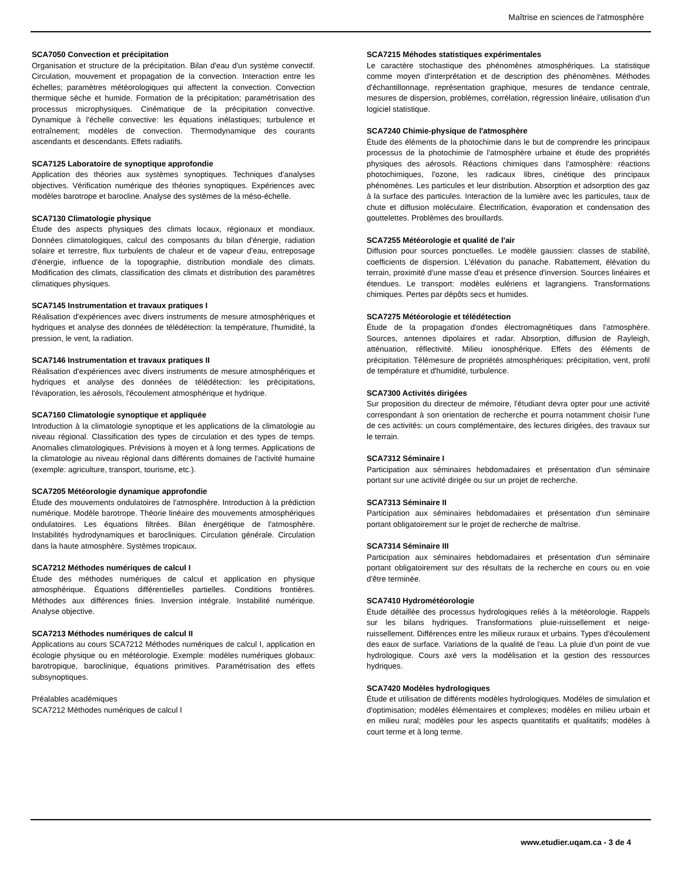Maîtrise en sciences de l'atmosphère
SCA7050 Convection et précipitation
Organisation et structure de la précipitation. Bilan d'eau d'un système convectif. Circulation, mouvement et propagation de la convection. Interaction entre les échelles; paramètres météorologiques qui affectent la convection. Convection thermique sèche et humide. Formation de la précipitation; paramétrisation des processus microphysiques. Cinématique de la précipitation convective. Dynamique à l'échelle convective: les équations inélastiques; turbulence et entraînement; modèles de convection. Thermodynamique des courants ascendants et descendants. Effets radiatifs.
SCA7125 Laboratoire de synoptique approfondie
Application des théories aux systèmes synoptiques. Techniques d'analyses objectives. Vérification numérique des théories synoptiques. Expériences avec modèles barotrope et barocline. Analyse des systèmes de la méso-échelle.
SCA7130 Climatologie physique
Étude des aspects physiques des climats locaux, régionaux et mondiaux. Données climatologiques, calcul des composants du bilan d'énergie, radiation solaire et terrestre, flux turbulents de chaleur et de vapeur d'eau, entreposage d'énergie, influence de la topographie, distribution mondiale des climats. Modification des climats, classification des climats et distribution des paramètres climatiques physiques.
SCA7145 Instrumentation et travaux pratiques I
Réalisation d'expériences avec divers instruments de mesure atmosphériques et hydriques et analyse des données de télédétection: la température, l'humidité, la pression, le vent, la radiation.
SCA7146 Instrumentation et travaux pratiques II
Réalisation d'expériences avec divers instruments de mesure atmosphériques et hydriques et analyse des données de télédétection: les précipitations, l'évaporation, les aérosols, l'écoulement atmosphérique et hydrique.
SCA7160 Climatologie synoptique et appliquée
Introduction à la climatologie synoptique et les applications de la climatologie au niveau régional. Classification des types de circulation et des types de temps. Anomalies climatologiques. Prévisions à moyen et à long termes. Applications de la climatologie au niveau régional dans différents domaines de l'activité humaine (exemple: agriculture, transport, tourisme, etc.).
SCA7205 Météorologie dynamique approfondie
Étude des mouvements ondulatoires de l'atmosphère. Introduction à la prédiction numérique. Modèle barotrope. Théorie linéaire des mouvements atmosphériques ondulatoires. Les équations filtrées. Bilan énergétique de l'atmosphère. Instabilités hydrodynamiques et baroclіniques. Circulation générale. Circulation dans la haute atmosphère. Systèmes tropicaux.
SCA7212 Méthodes numériques de calcul I
Étude des méthodes numériques de calcul et application en physique atmosphérique. Équations différentielles partielles. Conditions frontières. Méthodes aux différences finies. Inversion intégrale. Instabilité numérique. Analyse objective.
SCA7213 Méthodes numériques de calcul II
Applications au cours SCA7212 Méthodes numériques de calcul I, application en écologie physique ou en météorologie. Exemple: modèles numériques globaux: barotropique, baroclinique, équations primitives. Paramétrisation des effets subsynoptiques.
Préalables académiques
SCA7212 Méthodes numériques de calcul I
SCA7215 Méhodes statistiques expérimentales
Le caractère stochastique des phénomènes atmosphériques. La statistique comme moyen d'interprétation et de description des phénomènes. Méthodes d'échantillonnage, représentation graphique, mesures de tendance centrale, mesures de dispersion, problèmes, corrélation, régression linéaire, utilisation d'un logiciel statistique.
SCA7240 Chimie-physique de l'atmosphère
Étude des éléments de la photochimie dans le but de comprendre les principaux processus de la photochimie de l'atmosphère urbaine et étude des propriétés physiques des aérosols. Réactions chimiques dans l'atmosphère: réactions photochimiques, l'ozone, les radicaux libres, cinétique des principaux phénomènes. Les particules et leur distribution. Absorption et adsorption des gaz à la surface des particules. Interaction de la lumière avec les particules, taux de chute et diffusion moléculaire. Électrification, évaporation et condensation des gouttelettes. Problèmes des brouillards.
SCA7255 Météorologie et qualité de l'air
Diffusion pour sources ponctuelles. Le modèle gaussien: classes de stabilité, coefficients de dispersion. L'élévation du panache. Rabattement, élévation du terrain, proximité d'une masse d'eau et présence d'inversion. Sources linéaires et étendues. Le transport: modèles eulériens et lagrangiens. Transformations chimiques. Pertes par dépôts secs et humides.
SCA7275 Météorologie et télédétection
Étude de la propagation d'ondes électromagnétiques dans l'atmosphère. Sources, antennes dipolaires et radar. Absorption, diffusion de Rayleigh, atténuation, réflectivité. Milieu ionosphérique. Effets des éléments de précipitation. Télémesure de propriétés atmosphériques: précipitation, vent, profil de température et d'humidité, turbulence.
SCA7300 Activités dirigées
Sur proposition du directeur de mémoire, l'étudiant devra opter pour une activité correspondant à son orientation de recherche et pourra notamment choisir l'une de ces activités: un cours complémentaire, des lectures dirigées, des travaux sur le terrain.
SCA7312 Séminaire I
Participation aux séminaires hebdomadaires et présentation d'un séminaire portant sur une activité dirigée ou sur un projet de recherche.
SCA7313 Séminaire II
Participation aux séminaires hebdomadaires et présentation d'un séminaire portant obligatoirement sur le projet de recherche de maîtrise.
SCA7314 Séminaire III
Participation aux séminaires hebdomadaires et présentation d'un séminaire portant obligatoirement sur des résultats de la recherche en cours ou en voie d'être terminée.
SCA7410 Hydrométéorologie
Étude détaillée des processus hydrologiques reliés à la météorologie. Rappels sur les bilans hydriques. Transformations pluie-ruissellement et neige-ruissellement. Différences entre les milieux ruraux et urbains. Types d'écoulement des eaux de surface. Variations de la qualité de l'eau. La pluie d'un point de vue hydrologique. Cours axé vers la modélisation et la gestion des ressources hydriques.
SCA7420 Modèles hydrologiques
Étude et utilisation de différents modèles hydrologiques. Modèles de simulation et d'optimisation; modèles élémentaires et complexes; modèles en milieu urbain et en milieu rural; modèles pour les aspects quantitatifs et qualitatifs; modèles à court terme et à long terme.
www.etudier.uqam.ca - 3 de 4